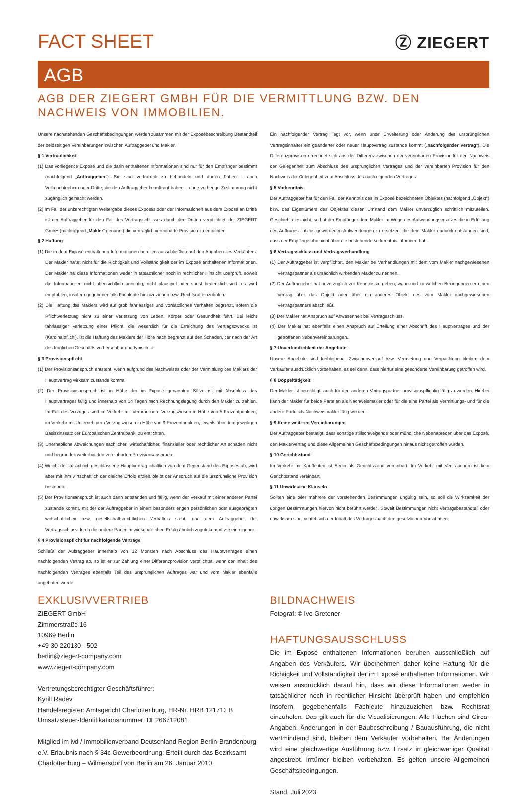FACT SHEET
Ⓩ ZIEGERT
AGB
AGB DER ZIEGERT GMBH FÜR DIE VERMITTLUNG BZW. DEN NACHWEIS VON IMMOBILIEN.
Unsere nachstehenden Geschäftsbedingungen werden zusammen mit der Exposébeschreibung Bestandteil der beidseitigen Vereinbarungen zwischen Auftraggeber und Makler.
§ 1 Vertraulichkeit
(1) Das vorliegende Exposé und die darin enthaltenen Informationen sind nur für den Empfänger bestimmt (nachfolgend „Auftraggeber“). Sie sind vertraulich zu behandeln und dürfen Dritten – auch Vollmachtgebern oder Dritte, die den Auftraggeber beauftragt haben – ohne vorherige Zustimmung nicht zugänglich gemacht werden.
(2) Im Fall der unberechtigten Weitergabe dieses Exposés oder der Informationen aus dem Exposé an Dritte ist der Auftraggeber für den Fall des Vertragsschlusses durch den Dritten verpflichtet, der ZIEGERT GmbH (nachfolgend „Makler“ genannt) die vertraglich vereinbarte Provision zu entrichten.
§ 2 Haftung
(1) Die in dem Exposé enthaltenen Informationen beruhen ausschließlich auf den Angaben des Verkäufers. Der Makler haftet nicht für die Richtigkeit und Vollständigkeit der im Exposé enthaltenen Informationen. Der Makler hat diese Informationen weder in tatsächlicher noch in rechtlicher Hinsicht überprüft, soweit die Informationen nicht offensichtlich unrichtig, nicht plausibel oder sonst bedenklich sind; es wird empfohlen, insofern gegebenenfalls Fachleute hinzuzuziehen bzw. Rechtsrat einzuholen.
(2) Die Haftung des Maklers wird auf grob fahrlässiges und vorsätzliches Verhalten begrenzt, sofern die Pflichtverletzung nicht zu einer Verletzung von Leben, Körper oder Gesundheit führt. Bei leicht fahrlässiger Verletzung einer Pflicht, die wesentlich für die Erreichung des Vertragszwecks ist (Kardinalpflicht), ist die Haftung des Maklers der Höhe nach begrenzt auf den Schaden, der nach der Art des fraglichen Geschäfts vorhersehbar und typisch ist.
§ 3 Provisionspflicht
(1) Der Provisionsanspruch entsteht, wenn aufgrund des Nachweises oder der Vermittlung des Maklers der Hauptvertrag wirksam zustande kommt.
(2) Der Provisionsanspruch ist in Höhe der im Exposé genannten Sätze ist mit Abschluss des Hauptvertrages fällig und innerhalb von 14 Tagen nach Rechnungslegung durch den Makler zu zahlen. Im Fall des Verzuges sind im Verkehr mit Verbrauchern Verzugszinsen in Höhe von 5 Prozentpunkten, im Verkehr mit Unternehmern Verzugszinsen in Höhe von 9 Prozentpunkten, jeweils über dem jeweiligen Basiszinssatz der Europäischen Zentralbank, zu entrichten.
(3) Unerhebliche Abweichungen sachlicher, wirtschaftlicher, finanzieller oder rechtlicher Art schaden nicht und begründen weiterhin den vereinbarten Provisionsanspruch.
(4) Weicht der tatsächlich geschlossene Hauptvertrag inhaltlich von dem Gegenstand des Exposés ab, wird aber mit ihm wirtschaftlich der gleiche Erfolg erzielt, bleibt der Anspruch auf die ursprüngliche Provision bestehen.
(5) Der Provisionsanspruch ist auch dann entstanden und fällig, wenn der Verkauf mit einer anderen Partei zustande kommt, mit der der Auftraggeber in einem besonders engen persönlichen oder ausgeprägten wirtschaftlichen bzw. gesellschaftsrechtlichen Verhältnis steht, und dem Auftraggeber der Vertragsschluss durch die andere Partei im wirtschaftlichen Erfolg ähnlich zugutekommt wie ein eigener.
§ 4 Provisionspflicht für nachfolgende Verträge
Schließt der Auftraggeber innerhalb von 12 Monaten nach Abschluss des Hauptvertrages einen nachfolgenden Vertrag ab, so ist er zur Zahlung einer Differenzprovision verpflichtet, wenn der Inhalt des nachfolgenden Vertrages ebenfalls Teil des ursprünglichen Auftrages war und vom Makler ebenfalls angeboten wurde.
Ein nachfolgender Vertrag liegt vor, wenn unter Erweiterung oder Änderung des ursprünglichen Vertragsinhaltes ein geänderter oder neuer Hauptvertrag zustande kommt („nachfolgender Vertrag“). Die Differenzprovision errechnet sich aus der Differenz zwischen der vereinbarten Provision für den Nachweis der Gelegenheit zum Abschluss des ursprünglichen Vertrages und der vereinbarten Provision für den Nachweis der Gelegenheit zum Abschluss des nachfolgenden Vertrages.
§ 5 Vorkenntnis
Der Auftraggeber hat für den Fall der Kenntnis des im Exposé bezeichneten Objektes (nachfolgend „Objekt“) bzw. des Eigentümers des Objektes diesen Umstand dem Makler unverzüglich schriftlich mitzuteilen. Geschieht dies nicht, so hat der Empfänger dem Makler im Wege des Aufwendungsersatzes die in Erfüllung des Auftrages nutzlos gewordenen Aufwendungen zu ersetzen, die dem Makler dadurch entstanden sind, dass der Empfänger ihn nicht über die bestehende Vorkenntnis informiert hat.
§ 6 Vertragsschluss und Vertragsverhandlung
(1) Der Auftraggeber ist verpflichtet, den Makler bei Verhandlungen mit dem vom Makler nachgewiesenen Vertragspartner als ursächlich wirkenden Makler zu nennen.
(2) Der Auftraggeber hat unverzüglich zur Kenntnis zu geben, wann und zu welchen Bedingungen er einen Vertrag über das Objekt oder über ein anderes Objekt des vom Makler nachgewiesenen Vertragspartners abschließt.
(3) Der Makler hat Anspruch auf Anwesenheit bei Vertragsschluss.
(4) Der Makler hat ebenfalls einen Anspruch auf Erteilung einer Abschrift des Hauptvertrages und der getroffenen Nebenvereinbarungen.
§ 7 Unverbindlichkeit der Angebote
Unsere Angebote sind freibleibend. Zwischenverkauf bzw. Vermietung und Verpachtung bleiben dem Verkäufer ausdrücklich vorbehalten, es sei denn, dass hierfür eine gesonderte Vereinbarung getroffen wird.
§ 8 Doppeltätigkeit
Der Makler ist berechtigt, auch für den anderen Vertragspartner provisionspflichtig tätig zu werden. Hierbei kann der Makler für beide Parteien als Nachweismakler oder für die eine Partei als Vermittlungs- und für die andere Partei als Nachweismakler tätig werden.
§ 9 Keine weiteren Vereinbarungen
Der Auftraggeber bestätigt, dass sonstige stillschweigende oder mündliche Nebenabreden über das Exposé, den Maklervertrag und diese Allgemeinen Geschäftsbedingungen hinaus nicht getroffen wurden.
§ 10 Gerichtsstand
Im Verkehr mit Kaufleuten ist Berlin als Gerichtsstand vereinbart. Im Verkehr mit Verbrauchern ist kein Gerichtsstand vereinbart.
§ 11 Unwirksame Klauseln
Sollten eine oder mehrere der vorstehenden Bestimmungen ungültig sein, so soll die Wirksamkeit der übrigen Bestimmungen hiervon nicht berührt werden. Soweit Bestimmungen nicht Vertragsbestandteil oder unwirksam sind, richtet sich der Inhalt des Vertrages nach den gesetzlichen Vorschriften.
EXKLUSIVVERTRIEB
ZIEGERT GmbH
Zimmerstraße 16
10969 Berlin
+49 30 220130 - 502
berlin@ziegert-company.com
www.ziegert-company.com
Vertretungsberechtigter Geschäftsführer:
Kyrill Radev
Handelsregister: Amtsgericht Charlottenburg, HR-Nr. HRB 121713 B
Umsatzsteuer-Identifikationsnummer: DE266712081
Mitglied im ivd / Immobilienverband Deutschland Region Berlin-Brandenburg e.V. Erlaubnis nach § 34c Gewerbeordnung: Erteilt durch das Bezirksamt Charlottenburg – Wilmersdorf von Berlin am 26. Januar 2010
BILDNACHWEIS
Fotograf: © Ivo Gretener
HAFTUNGSAUSSCHLUSS
Die im Exposé enthaltenen Informationen beruhen ausschließlich auf Angaben des Verkäufers. Wir übernehmen daher keine Haftung für die Richtigkeit und Vollständigkeit der im Exposé enthaltenen Informationen. Wir weisen ausdrücklich darauf hin, dass wir diese Informationen weder in tatsächlicher noch in rechtlicher Hinsicht überprüft haben und empfehlen insofern, gegebenenfalls Fachleute hinzuzuziehen bzw. Rechtsrat einzuholen. Das gilt auch für die Visualisierungen. Alle Flächen sind Circa-Angaben. Änderungen in der Baubeschreibung / Bauausführung, die nicht wertmindernd sind, bleiben dem Verkäufer vorbehalten. Bei Änderungen wird eine gleichwertige Ausführung bzw. Ersatz in gleichwertiger Qualität angestrebt. Irrtümer bleiben vorbehalten. Es gelten unsere Allgemeinen Geschäftsbedingungen.
Stand, Juli 2023